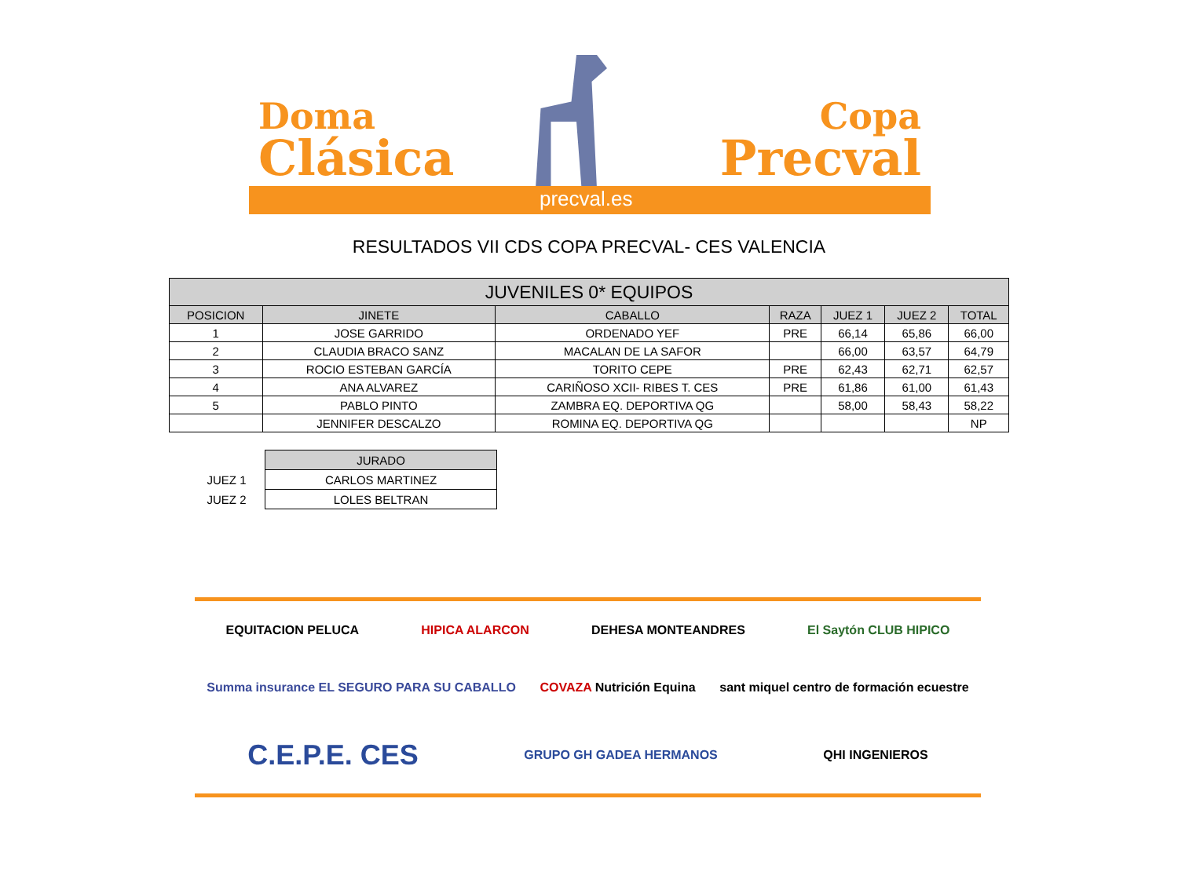Doma
Clásica
Copa
Precval
precval.es
RESULTADOS VII CDS COPA PRECVAL- CES VALENCIA
| JUVENILES 0* EQUIPOS | | | | | | |
| --- | --- | --- | --- | --- | --- | --- |
| POSICION | JINETE | CABALLO | RAZA | JUEZ 1 | JUEZ 2 | TOTAL |
| 1 | JOSE GARRIDO | ORDENADO YEF | PRE | 66,14 | 65,86 | 66,00 |
| 2 | CLAUDIA BRACO SANZ | MACALAN DE LA SAFOR | | 66,00 | 63,57 | 64,79 |
| 3 | ROCIO ESTEBAN GARCÍA | TORITO CEPE | PRE | 62,43 | 62,71 | 62,57 |
| 4 | ANA ALVAREZ | CARIÑOSO XCII- RIBES T. CES | PRE | 61,86 | 61,00 | 61,43 |
| 5 | PABLO PINTO | ZAMBRA EQ. DEPORTIVA QG | | 58,00 | 58,43 | 58,22 |
| | JENNIFER DESCALZO | ROMINA EQ. DEPORTIVA QG | | | | NP |
| | JURADO |
| JUEZ 1 | CARLOS MARTINEZ |
| JUEZ 2 | LOLES BELTRAN |
EQUITACION PELUCA
HIPICA ALARCON
DEHESA MONTEANDRES
El Saytón CLUB HIPICO
Summa insurance EL SEGURO PARA SU CABALLO
COVAZA Nutrición Equina
sant miquel centro de formación ecuestre
C.E.P.E. CES
GRUPO GH GADEA HERMANOS
QHI INGENIEROS